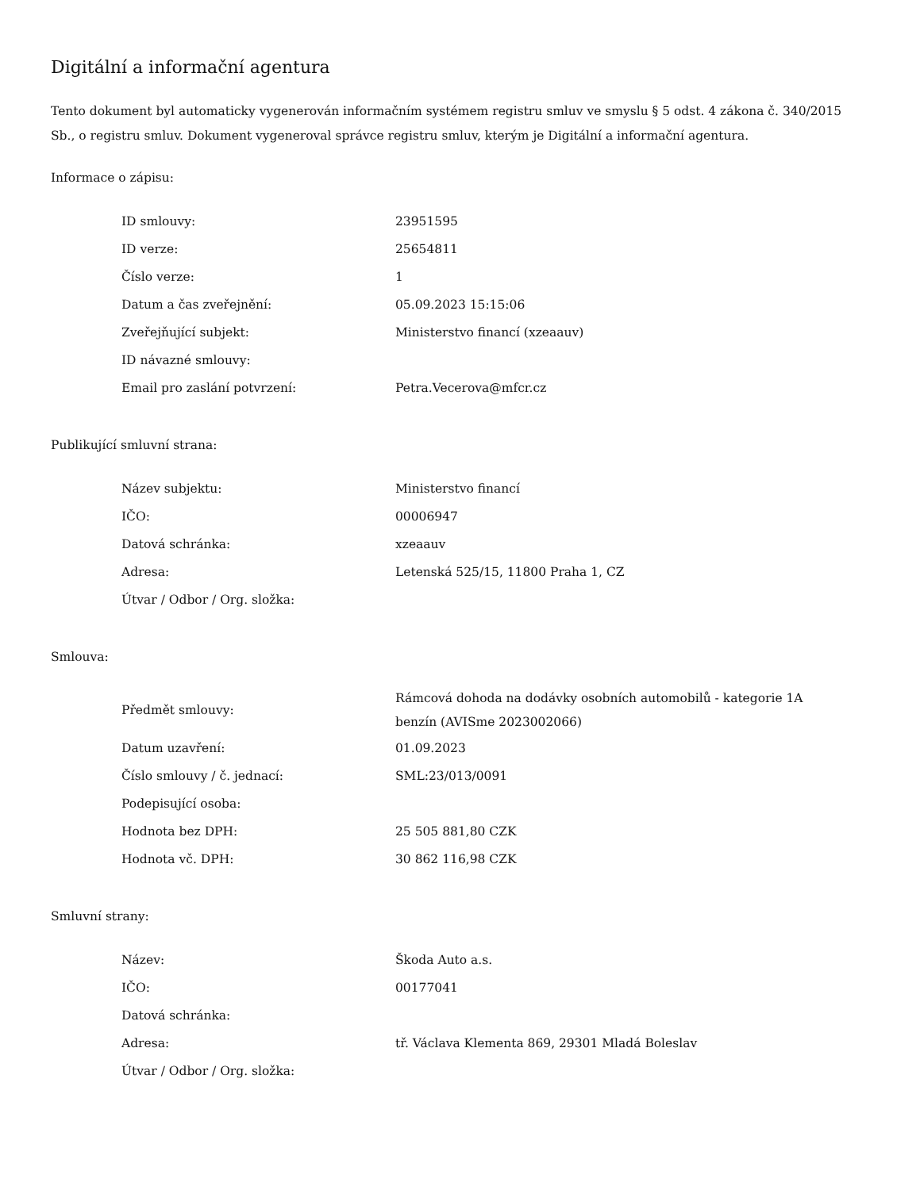Digitální a informační agentura
Tento dokument byl automaticky vygenerován informačním systémem registru smluv ve smyslu § 5 odst. 4 zákona č. 340/2015 Sb., o registru smluv. Dokument vygeneroval správce registru smluv, kterým je Digitální a informační agentura.
Informace o zápisu:
| ID smlouvy: | 23951595 |
| ID verze: | 25654811 |
| Číslo verze: | 1 |
| Datum a čas zveřejnění: | 05.09.2023 15:15:06 |
| Zveřejňující subjekt: | Ministerstvo financí (xzeaauv) |
| ID návazné smlouvy: | |
| Email pro zaslání potvrzení: | Petra.Vecerova@mfcr.cz |
Publikující smluvní strana:
| Název subjektu: | Ministerstvo financí |
| IČO: | 00006947 |
| Datová schránka: | xzeaauv |
| Adresa: | Letenská 525/15, 11800 Praha 1, CZ |
| Útvar / Odbor / Org. složka: | |
Smlouva:
| Předmět smlouvy: | Rámcová dohoda na dodávky osobních automobilů - kategorie 1A benzín (AVISme 2023002066) |
| Datum uzavření: | 01.09.2023 |
| Číslo smlouvy / č. jednací: | SML:23/013/0091 |
| Podepisující osoba: | |
| Hodnota bez DPH: | 25 505 881,80 CZK |
| Hodnota vč. DPH: | 30 862 116,98 CZK |
Smluvní strany:
| Název: | Škoda Auto a.s. |
| IČO: | 00177041 |
| Datová schránka: | |
| Adresa: | tř. Václava Klementa 869, 29301 Mladá Boleslav |
| Útvar / Odbor / Org. složka: | |